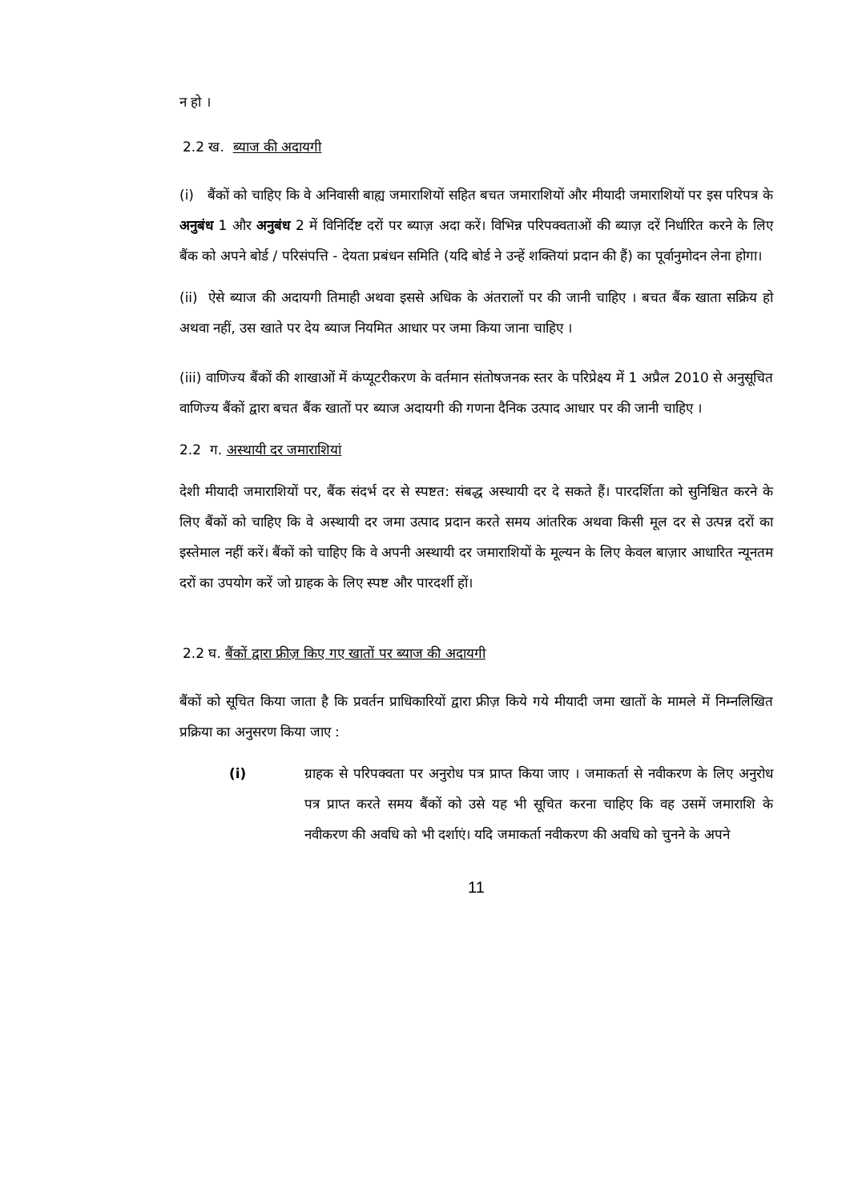न हो ।
2.2 ख. ब्याज की अदायगी
(i) बैंकों को चाहिए कि वे अनिवासी बाह्य जमाराशियों सहित बचत जमाराशियों और मीयादी जमाराशियों पर इस परिपत्र के अनुबंध 1 और अनुबंध 2 में विनिर्दिष्ट दरों पर ब्याज़ अदा करें। विभिन्न परिपक्वताओं की ब्याज़ दरें निर्धारित करने के लिए बैंक को अपने बोर्ड / परिसंपत्ति - देयता प्रबंधन समिति (यदि बोर्ड ने उन्हें शक्तियां प्रदान की हैं) का पूर्वानुमोदन लेना होगा।
(ii) ऐसे ब्याज की अदायगी तिमाही अथवा इससे अधिक के अंतरालों पर की जानी चाहिए । बचत बैंक खाता सक्रिय हो अथवा नहीं, उस खाते पर देय ब्याज नियमित आधार पर जमा किया जाना चाहिए ।
(iii) वाणिज्य बैंकों की शाखाओं में कंप्यूटरीकरण के वर्तमान संतोषजनक स्तर के परिप्रेक्ष्य में 1 अप्रैल 2010 से अनुसूचित वाणिज्य बैंकों द्वारा बचत बैंक खातों पर ब्याज अदायगी की गणना दैनिक उत्पाद आधार पर की जानी चाहिए ।
2.2 ग. अस्थायी दर जमाराशियां
देशी मीयादी जमाराशियों पर, बैंक संदर्भ दर से स्पष्टत: संबद्ध अस्थायी दर दे सकते हैं। पारदर्शिता को सुनिश्चित करने के लिए बैंकों को चाहिए कि वे अस्थायी दर जमा उत्पाद प्रदान करते समय आंतरिक अथवा किसी मूल दर से उत्पन्न दरों का इस्तेमाल नहीं करें। बैंकों को चाहिए कि वे अपनी अस्थायी दर जमाराशियों के मूल्यन के लिए केवल बाज़ार आधारित न्यूनतम दरों का उपयोग करें जो ग्राहक के लिए स्पष्ट और पारदर्शी हों।
2.2 घ. बैंकों द्वारा फ्रीज़ किए गए खातों पर ब्याज की अदायगी
बैंकों को सूचित किया जाता है कि प्रवर्तन प्राधिकारियों द्वारा फ्रीज़ किये गये मीयादी जमा खातों के मामले में निम्नलिखित प्रक्रिया का अनुसरण किया जाए :
(i) ग्राहक से परिपक्वता पर अनुरोध पत्र प्राप्त किया जाए । जमाकर्ता से नवीकरण के लिए अनुरोध पत्र प्राप्त करते समय बैंकों को उसे यह भी सूचित करना चाहिए कि वह उसमें जमाराशि के नवीकरण की अवधि को भी दर्शाएं। यदि जमाकर्ता नवीकरण की अवधि को चुनने के अपने
11